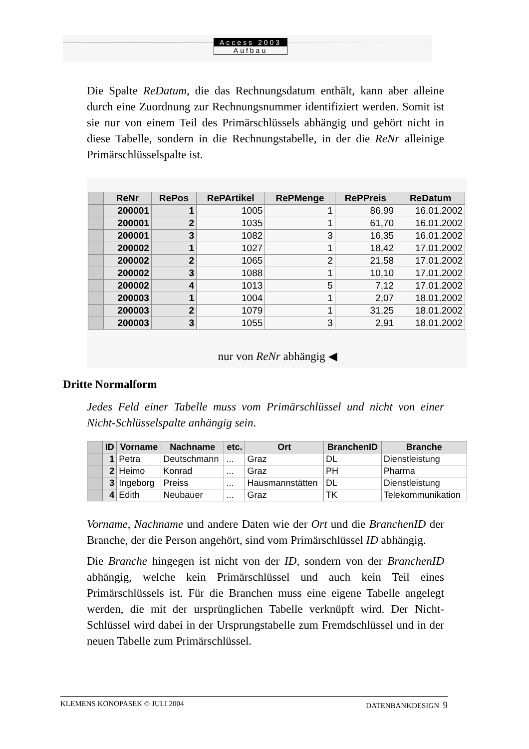Access 2003
Aufbau
Die Spalte ReDatum, die das Rechnungsdatum enthält, kann aber alleine durch eine Zuordnung zur Rechnungsnummer identifiziert werden. Somit ist sie nur von einem Teil des Primärschlüssels abhängig und gehört nicht in diese Tabelle, sondern in die Rechnungstabelle, in der die ReNr alleinige Primärschlüsselspalte ist.
| | ReNr | RePos | RePArtikel | RePMenge | RePPreis | ReDatum |
| --- | --- | --- | --- | --- | --- | --- |
| | 200001 | 1 | 1005 | 1 | 86,99 | 16.01.2002 |
| | 200001 | 2 | 1035 | 1 | 61,70 | 16.01.2002 |
| | 200001 | 3 | 1082 | 3 | 16,35 | 16.01.2002 |
| | 200002 | 1 | 1027 | 1 | 18,42 | 17.01.2002 |
| | 200002 | 2 | 1065 | 2 | 21,58 | 17.01.2002 |
| | 200002 | 3 | 1088 | 1 | 10,10 | 17.01.2002 |
| | 200002 | 4 | 1013 | 5 | 7,12 | 17.01.2002 |
| | 200003 | 1 | 1004 | 1 | 2,07 | 18.01.2002 |
| | 200003 | 2 | 1079 | 1 | 31,25 | 18.01.2002 |
| | 200003 | 3 | 1055 | 3 | 2,91 | 18.01.2002 |
nur von ReNr abhängig ◀
Dritte Normalform
Jedes Feld einer Tabelle muss vom Primärschlüssel und nicht von einer Nicht-Schlüsselspalte anhängig sein.
| | ID | Vorname | Nachname | etc. | Ort | BranchenID | Branche |
| --- | --- | --- | --- | --- | --- | --- | --- |
| | 1 | Petra | Deutschmann | ... | Graz | DL | Dienstleistung |
| | 2 | Heimo | Konrad | ... | Graz | PH | Pharma |
| | 3 | Ingeborg | Preiss | ... | Hausmannstätten | DL | Dienstleistung |
| | 4 | Edith | Neubauer | ... | Graz | TK | Telekommunikation |
Vorname, Nachname und andere Daten wie der Ort und die BranchenID der Branche, der die Person angehört, sind vom Primärschlüssel ID abhängig.
Die Branche hingegen ist nicht von der ID, sondern von der BranchenID abhängig, welche kein Primärschlüssel und auch kein Teil eines Primärschlüssels ist. Für die Branchen muss eine eigene Tabelle angelegt werden, die mit der ursprünglichen Tabelle verknüpft wird. Der Nicht-Schlüssel wird dabei in der Ursprungstabelle zum Fremdschlüssel und in der neuen Tabelle zum Primärschlüssel.
KLEMENS KONOPASEK © JULI 2004 DATENBANKDESIGN 9